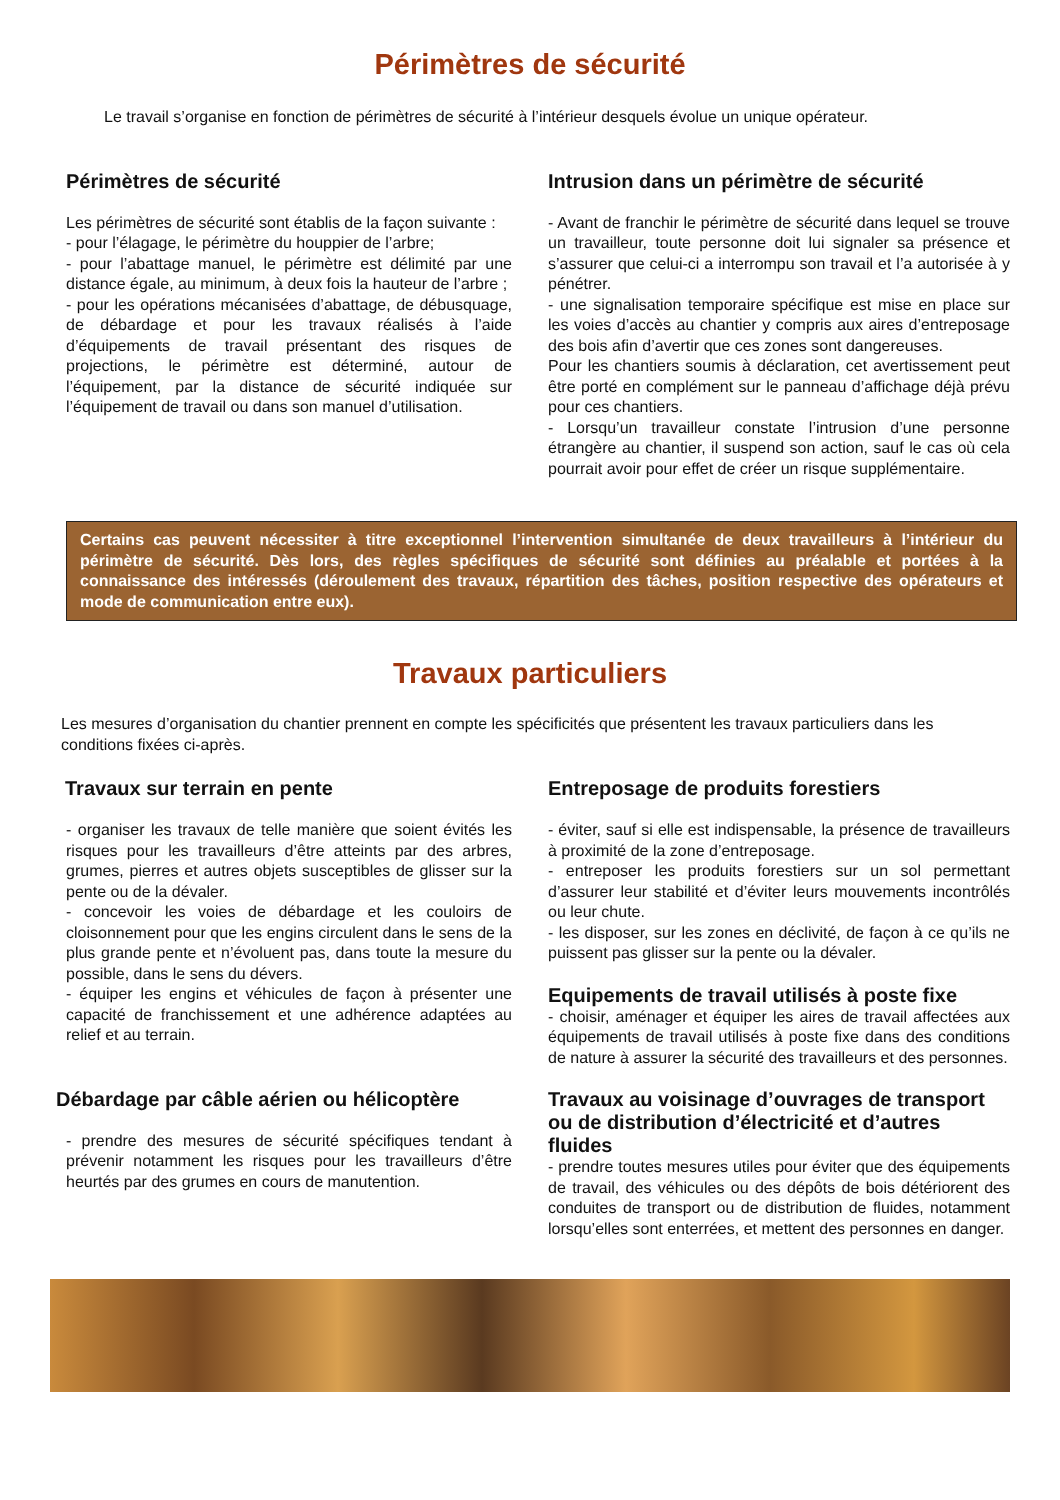Périmètres de sécurité
Le travail s’organise en fonction de périmètres de sécurité à l’intérieur desquels évolue un unique opérateur.
Périmètres de sécurité
Les périmètres de sécurité sont établis de la façon suivante :
- pour l’élagage, le périmètre du houppier de l’arbre;
- pour l’abattage manuel, le périmètre est délimité par une distance égale, au minimum, à deux fois la hauteur de l’arbre ;
- pour les opérations mécanisées d’abattage, de débusquage, de débardage et pour les travaux réalisés à l’aide d’équipements de travail présentant des risques de projections, le périmètre est déterminé, autour de l’équipement, par la distance de sécurité indiquée sur l’équipement de travail ou dans son manuel d’utilisation.
Intrusion dans un périmètre de sécurité
- Avant de franchir le périmètre de sécurité dans lequel se trouve un travailleur, toute personne doit lui signaler sa présence et s’assurer que celui-ci a interrompu son travail et l’a autorisée à y pénétrer.
- une signalisation temporaire spécifique est mise en place sur les voies d’accès au chantier y compris aux aires d’entreposage des bois afin d’avertir que ces zones sont dangereuses.
Pour les chantiers soumis à déclaration, cet avertissement peut être porté en complément sur le panneau d’affichage déjà prévu pour ces chantiers.
- Lorsqu’un travailleur constate l’intrusion d’une personne étrangère au chantier, il suspend son action, sauf le cas où cela pourrait avoir pour effet de créer un risque supplémentaire.
Certains cas peuvent nécessiter à titre exceptionnel l’intervention simultanée de deux travailleurs à l’intérieur du périmètre de sécurité. Dès lors, des règles spécifiques de sécurité sont définies au préalable et portées à la connaissance des intéressés (déroulement des travaux, répartition des tâches, position respective des opérateurs et mode de communication entre eux).
Travaux particuliers
Les mesures d’organisation du chantier prennent en compte les spécificités que présentent les travaux particuliers dans les conditions fixées ci-après.
Travaux sur terrain en pente
- organiser les travaux de telle manière que soient évités les risques pour les travailleurs d’être atteints par des arbres, grumes, pierres et autres objets susceptibles de glisser sur la pente ou de la dévaler.
- concevoir les voies de débardage et les couloirs de cloisonnement pour que les engins circulent dans le sens de la plus grande pente et n’évoluent pas, dans toute la mesure du possible, dans le sens du dévers.
- équiper les engins et véhicules de façon à présenter une capacité de franchissement et une adhérence adaptées au relief et au terrain.
Débardage par câble aérien ou hélicoptère
- prendre des mesures de sécurité spécifiques tendant à prévenir notamment les risques pour les travailleurs d’être heurtés par des grumes en cours de manutention.
Entreposage de produits forestiers
- éviter, sauf si elle est indispensable, la présence de travailleurs à proximité de la zone d’entreposage.
- entreposer les produits forestiers sur un sol permettant d’assurer leur stabilité et d’éviter leurs mouvements incontrôlés ou leur chute.
- les disposer, sur les zones en déclivité, de façon à ce qu’ils ne puissent pas glisser sur la pente ou la dévaler.
Equipements de travail utilisés à poste fixe
- choisir, aménager et équiper les aires de travail affectées aux équipements de travail utilisés à poste fixe dans des conditions de nature à assurer la sécurité des travailleurs et des personnes.
Travaux au voisinage d’ouvrages de transport ou de distribution d’électricité et d’autres fluides
- prendre toutes mesures utiles pour éviter que des équipements de travail, des véhicules ou des dépôts de bois détériorent des conduites de transport ou de distribution de fluides, notamment lorsqu’elles sont enterrées, et mettent des personnes en danger.